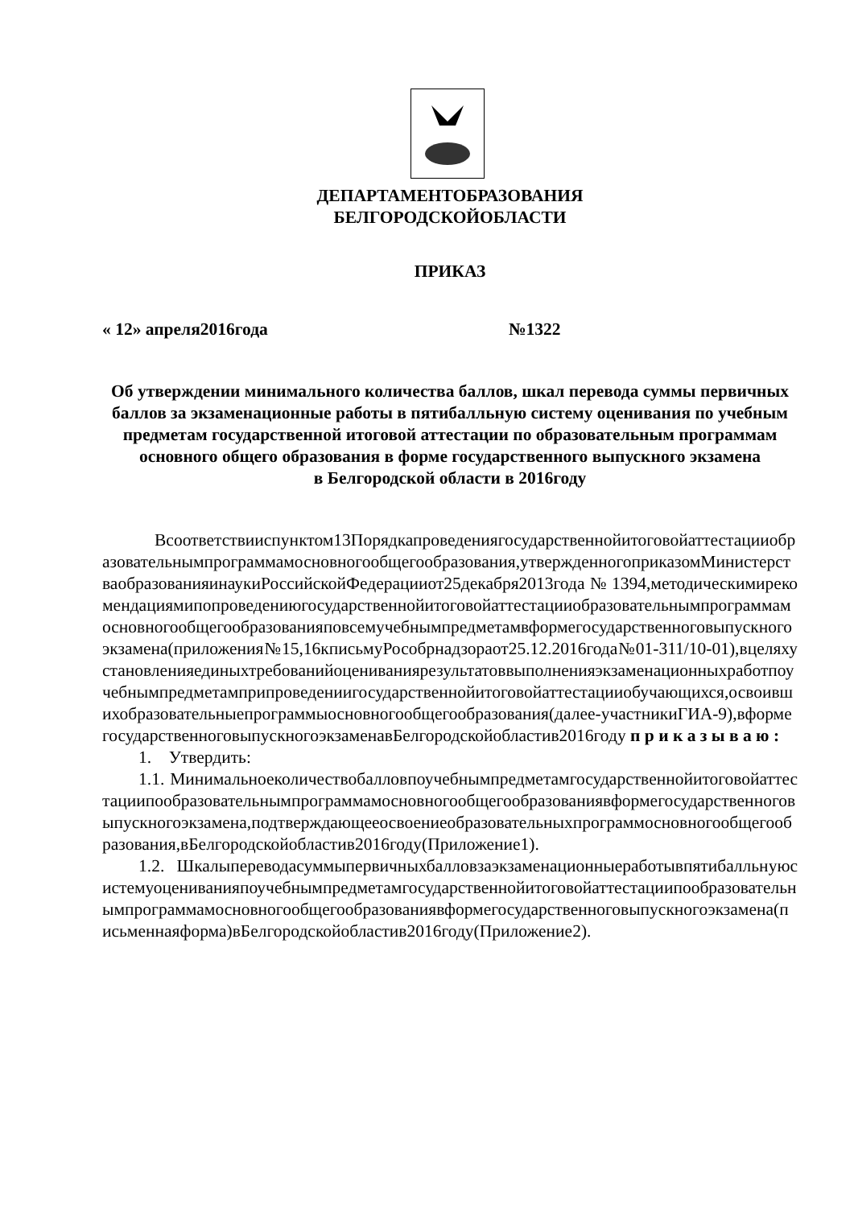ДЕПАРТАМЕНТОБРАЗОВАНИЯ
БЕЛГОРОДСКОЙОБЛАСТИ
ПРИКАЗ
« 12» апреля2016года №1322
Об утверждении минимального количества баллов, шкал перевода суммы первичных баллов за экзаменационные работы в пятибалльную систему оценивания по учебным предметам государственной итоговой аттестации по образовательным программам основного общего образования в форме государственного выпускного экзамена
в Белгородской области в 2016году
Всоответствииспунктом13Порядкапроведениягосударственнойитоговойаттестацииобразовательнымпрограммамосновногообщегообразования,утвержденногоприказомМинистерстваобразованияинаукиРоссийскойФедерацииот25декабря2013года№1394,методическимирекомендациямипопроведениюгосударственнойитоговойаттестацииобразовательнымпрограммамосновногообщегообразованияповсемучебнымпредметамвформегосударственноговыпускногоэкзамена(приложения№15,16кписьмуРособрнадзораот25.12.2016года№01-311/10-01),вцеляхустановленияединыхтребованийоцениваниярезультатоввыполненияэкзаменационныхработпоучебнымпредметамприпроведениигосударственнойитоговойаттестацииобучающихся,освоившихобразовательныепрограммыосновногообщегообразования(далее-участникиГИА-9),вформегосударственноговыпускногоэкзаменавБелгородскойобластив2016году п р и к а з ы в а ю :
1. Утвердить:
1.1. Минимальноеколичествобалловпоучебнымпредметамгосударственнойитоговойаттестациипообразовательнымпрограммамосновногообщегообразованиявформегосударственноговыпускногоэкзамена,подтверждающееосвоениеобразовательныхпрограммосновногообщегообразования,вБелгородскойобластив2016году(Приложение1).
1.2. Шкалыпереводасуммыпервичныхбалловзаэкзаменационныеработывпятибалльнуюсистемуоцениванияпоучебнымпредметамгосударственнойитоговойаттестациипообразовательнымпрограммамосновногообщегообразованиявформегосударственноговыпускногоэкзамена(письменнаяформа)вБелгородскойобластив2016году(Приложение2).